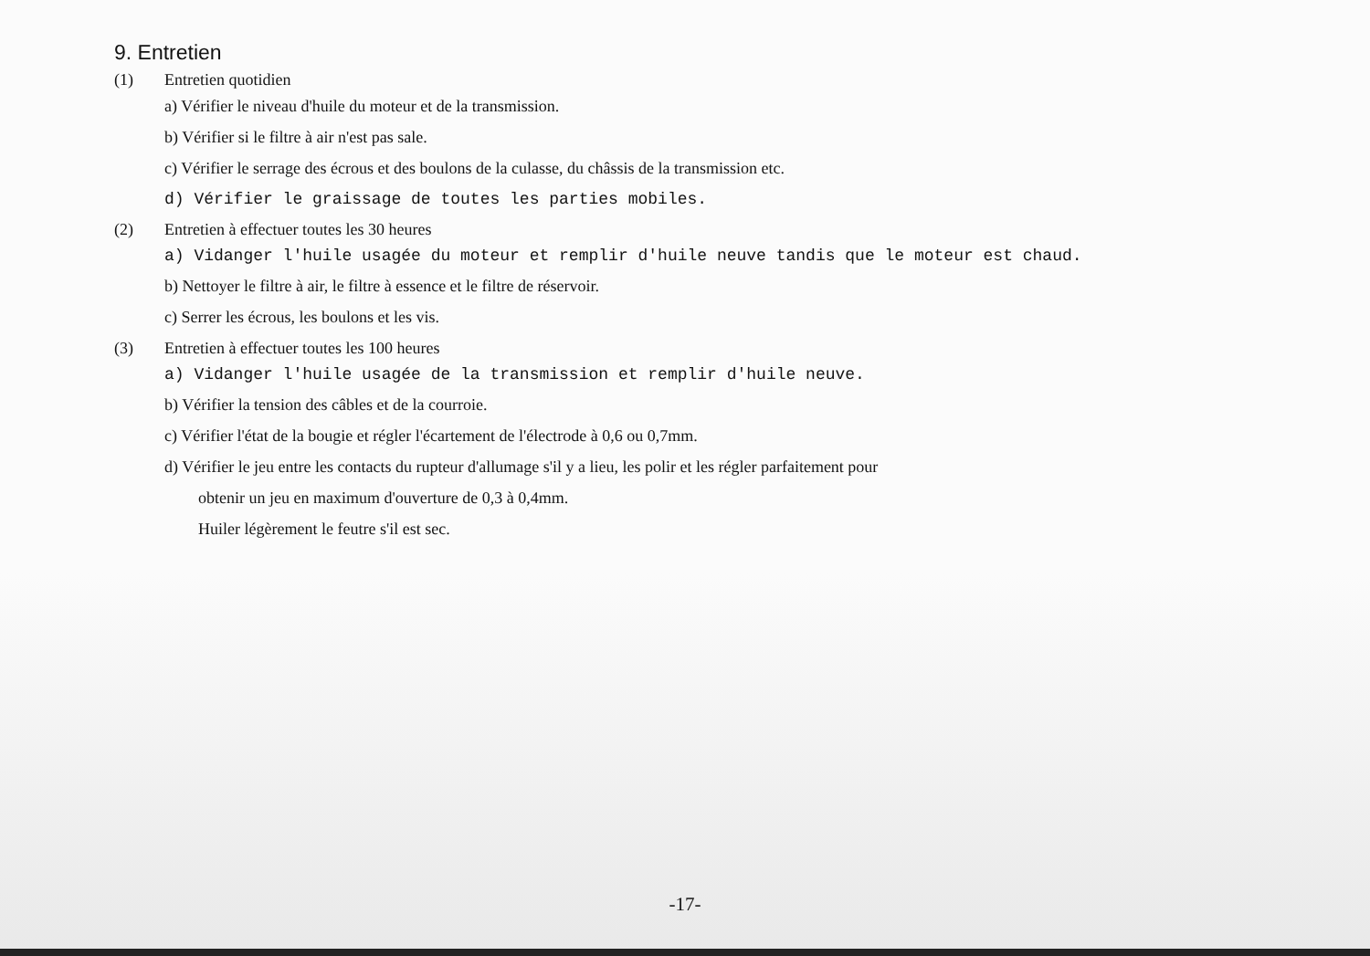9. Entretien
(1) Entretien quotidien
a) Vérifier le niveau d'huile du moteur et de la transmission.
b) Vérifier si le filtre à air n'est pas sale.
c) Vérifier le serrage des écrous et des boulons de la culasse, du châssis de la transmission etc.
d) Vérifier le graissage de toutes les parties mobiles.
(2) Entretien à effectuer toutes les 30 heures
a) Vidanger l'huile usagée du moteur et remplir d'huile neuve tandis que le moteur est chaud.
b) Nettoyer le filtre à air, le filtre à essence et le filtre de réservoir.
c) Serrer les écrous, les boulons et les vis.
(3) Entretien à effectuer toutes les 100 heures
a) Vidanger l'huile usagée de la transmission et remplir d'huile neuve.
b) Vérifier la tension des câbles et de la courroie.
c) Vérifier l'état de la bougie et régler l'écartement de l'électrode à 0,6 ou 0,7mm.
d) Vérifier le jeu entre les contacts du rupteur d'allumage s'il y a lieu, les polir et les régler parfaitement pour
obtenir un jeu en maximum d'ouverture de 0,3 à 0,4mm.
Huiler légèrement le feutre s'il est sec.
-17-